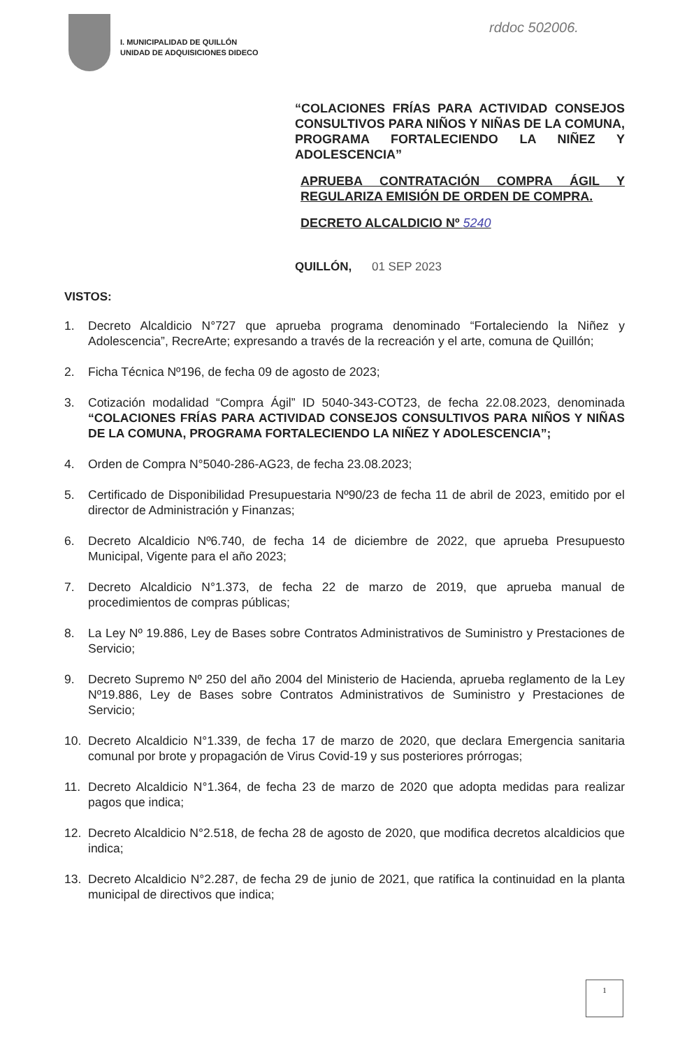I. MUNICIPALIDAD DE QUILLÓN
UNIDAD DE ADQUISICIONES DIDECO
rddoc 502006.
“COLACIONES FRÍAS PARA ACTIVIDAD CONSEJOS CONSULTIVOS PARA NIÑOS Y NIÑAS DE LA COMUNA, PROGRAMA FORTALECIENDO LA NIÑEZ Y ADOLESCENCIA”
APRUEBA CONTRATACIÓN COMPRA ÁGIL Y REGULARIZA EMISIÓN DE ORDEN DE COMPRA.
DECRETO ALCALDICIO Nº 5240
QUILLÓN, 01 SEP 2023
VISTOS:
1. Decreto Alcaldicio N°727 que aprueba programa denominado “Fortaleciendo la Niñez y Adolescencia”, RecreArte; expresando a través de la recreación y el arte, comuna de Quillón;
2. Ficha Técnica Nº196, de fecha 09 de agosto de 2023;
3. Cotización modalidad “Compra Ágil” ID 5040-343-COT23, de fecha 22.08.2023, denominada “COLACIONES FRÍAS PARA ACTIVIDAD CONSEJOS CONSULTIVOS PARA NIÑOS Y NIÑAS DE LA COMUNA, PROGRAMA FORTALECIENDO LA NIÑEZ Y ADOLESCENCIA”;
4. Orden de Compra N°5040-286-AG23, de fecha 23.08.2023;
5. Certificado de Disponibilidad Presupuestaria Nº90/23 de fecha 11 de abril de 2023, emitido por el director de Administración y Finanzas;
6. Decreto Alcaldicio Nº6.740, de fecha 14 de diciembre de 2022, que aprueba Presupuesto Municipal, Vigente para el año 2023;
7. Decreto Alcaldicio N°1.373, de fecha 22 de marzo de 2019, que aprueba manual de procedimientos de compras públicas;
8. La Ley Nº 19.886, Ley de Bases sobre Contratos Administrativos de Suministro y Prestaciones de Servicio;
9. Decreto Supremo Nº 250 del año 2004 del Ministerio de Hacienda, aprueba reglamento de la Ley Nº19.886, Ley de Bases sobre Contratos Administrativos de Suministro y Prestaciones de Servicio;
10. Decreto Alcaldicio N°1.339, de fecha 17 de marzo de 2020, que declara Emergencia sanitaria comunal por brote y propagación de Virus Covid-19 y sus posteriores prórrogas;
11. Decreto Alcaldicio N°1.364, de fecha 23 de marzo de 2020 que adopta medidas para realizar pagos que indica;
12. Decreto Alcaldicio N°2.518, de fecha 28 de agosto de 2020, que modifica decretos alcaldicios que indica;
13. Decreto Alcaldicio N°2.287, de fecha 29 de junio de 2021, que ratifica la continuidad en la planta municipal de directivos que indica;
1